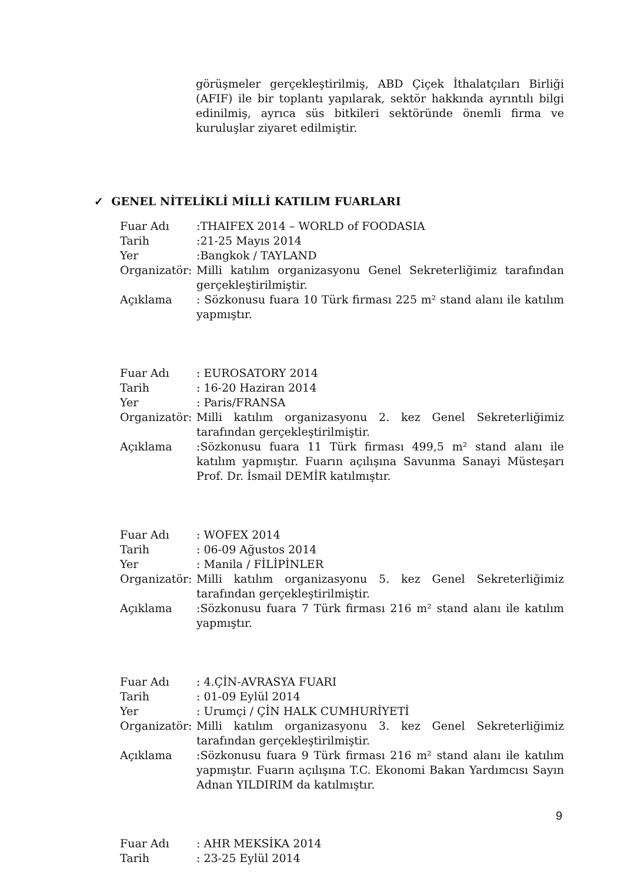görüşmeler gerçekleştirilmiş, ABD Çiçek İthalatçıları Birliği (AFIF) ile bir toplantı yapılarak, sektör hakkında ayrıntılı bilgi edinilmiş, ayrıca süs bitkileri sektöründe önemli firma ve kuruluşlar ziyaret edilmiştir.
✓ GENEL NİTELİKLİ MİLLİ KATILIM FUARLARI
Fuar Adı :THAIFEX 2014 – WORLD of FOODASIA
Tarih :21-25 Mayıs 2014
Yer :Bangkok / TAYLAND
Organizatör:
Milli katılım organizasyonu Genel Sekreterliğimiz tarafından gerçekleştirilmiştir.
Açıklama : Sözkonusu fuara 10 Türk firması 225 m² stand alanı ile katılım yapmıştır.
Fuar Adı : EUROSATORY 2014
Tarih : 16-20 Haziran 2014
Yer : Paris/FRANSA
Organizatör:
Milli katılım organizasyonu 2. kez Genel Sekreterliğimiz tarafından gerçekleştirilmiştir.
Açıklama :Sözkonusu fuara 11 Türk firması 499,5 m² stand alanı ile katılım yapmıştır. Fuarın açılışına Savunma Sanayi Müsteşarı Prof. Dr. İsmail DEMİR katılmıştır.
Fuar Adı : WOFEX 2014
Tarih : 06-09 Ağustos 2014
Yer : Manila / FİLİPİNLER
Organizatör:
Milli katılım organizasyonu 5. kez Genel Sekreterliğimiz tarafından gerçekleştirilmiştir.
Açıklama :Sözkonusu fuara 7 Türk firması 216 m² stand alanı ile katılım yapmıştır.
Fuar Adı : 4.ÇİN-AVRASYA FUARI
Tarih : 01-09 Eylül 2014
Yer : Urumçi / ÇİN HALK CUMHURİYETİ
Organizatör:
Milli katılım organizasyonu 3. kez Genel Sekreterliğimiz tarafından gerçekleştirilmiştir.
Açıklama :Sözkonusu fuara 9 Türk firması 216 m² stand alanı ile katılım yapmıştır. Fuarın açılışına T.C. Ekonomi Bakan Yardımcısı Sayın Adnan YILDIRIM da katılmıştır.
Fuar Adı : AHR MEKSİKA 2014
Tarih : 23-25 Eylül 2014
9